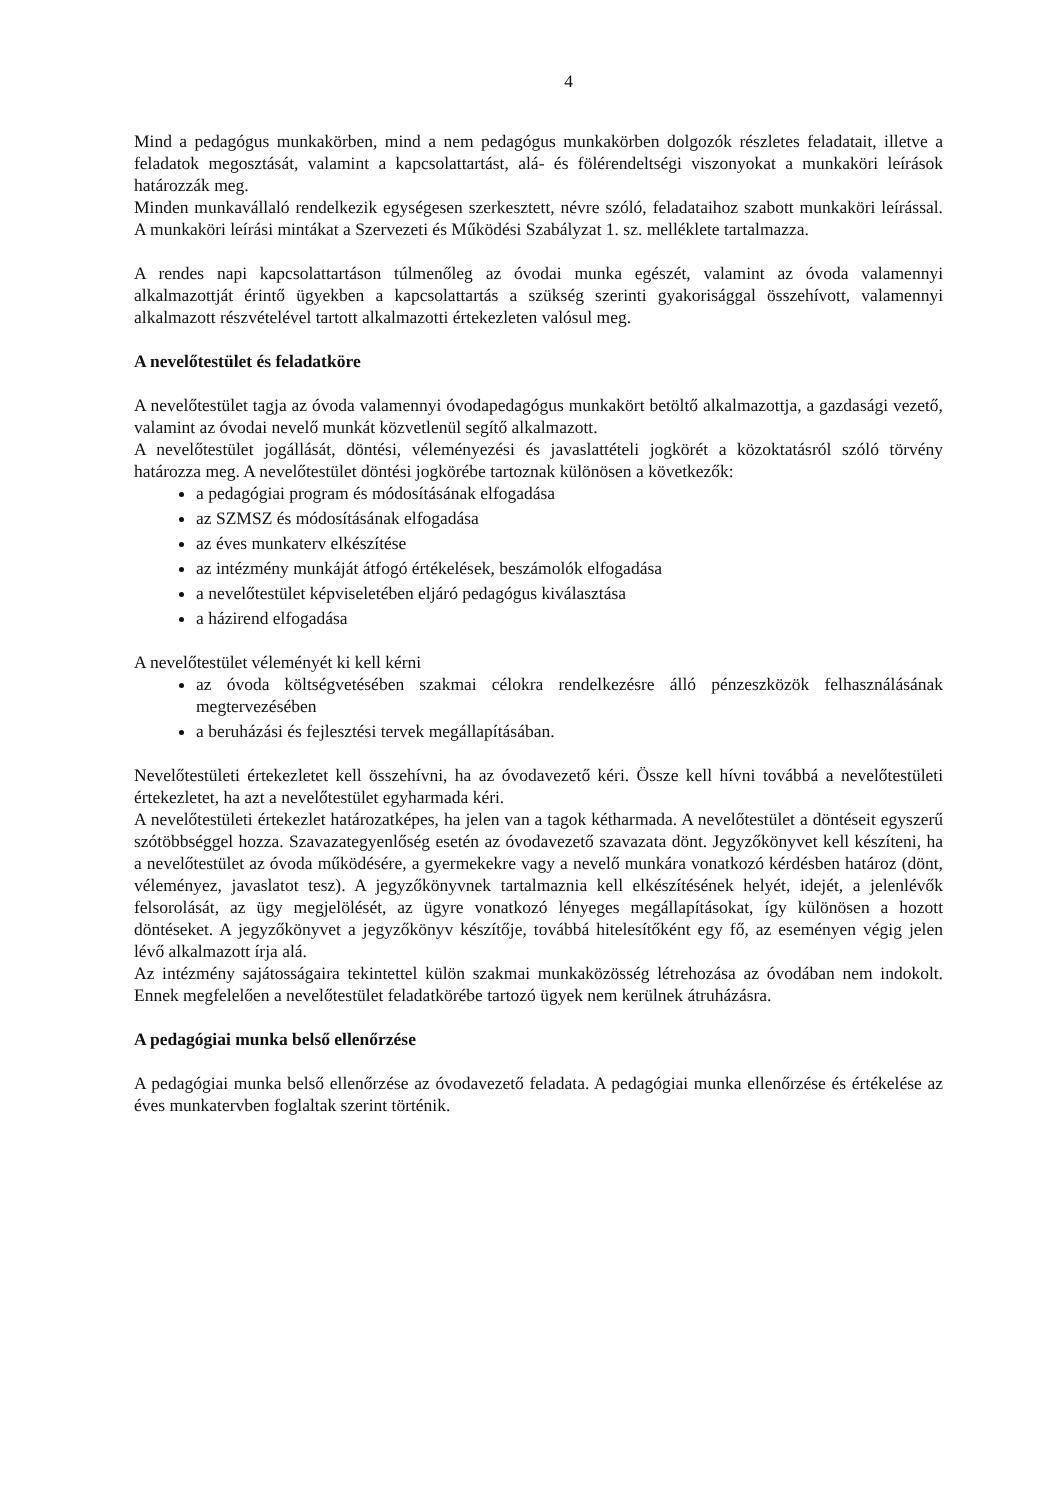4
Mind a pedagógus munkakörben, mind a nem pedagógus munkakörben dolgozók részletes feladatait, illetve a feladatok megosztását, valamint a kapcsolattartást, alá- és fölérendeltségi viszonyokat a munkaköri leírások határozzák meg.
Minden munkavállaló rendelkezik egységesen szerkesztett, névre szóló, feladataihoz szabott munkaköri leírással. A munkaköri leírási mintákat a Szervezeti és Működési Szabályzat 1. sz. melléklete tartalmazza.
A rendes napi kapcsolattartáson túlmenőleg az óvodai munka egészét, valamint az óvoda valamennyi alkalmazottját érintő ügyekben a kapcsolattartás a szükség szerinti gyakorisággal összehívott, valamennyi alkalmazott részvételével tartott alkalmazotti értekezleten valósul meg.
A nevelőtestület és feladatköre
A nevelőtestület tagja az óvoda valamennyi óvodapedagógus munkakört betöltő alkalmazottja, a gazdasági vezető, valamint az óvodai nevelő munkát közvetlenül segítő alkalmazott.
A nevelőtestület jogállását, döntési, véleményezési és javaslattételi jogkörét a közoktatásról szóló törvény határozza meg. A nevelőtestület döntési jogkörébe tartoznak különösen a következők:
a pedagógiai program és módosításának elfogadása
az SZMSZ és módosításának elfogadása
az éves munkaterv elkészítése
az intézmény munkáját átfogó értékelések, beszámolók elfogadása
a nevelőtestület képviseletében eljáró pedagógus kiválasztása
a házirend elfogadása
A nevelőtestület véleményét ki kell kérni
az óvoda költségvetésében szakmai célokra rendelkezésre álló pénzeszközök felhasználásának megtervezésében
a beruházási és fejlesztési tervek megállapításában.
Nevelőtestületi értekezletet kell összehívni, ha az óvodavezető kéri. Össze kell hívni továbbá a nevelőtestületi értekezletet, ha azt a nevelőtestület egyharmada kéri.
A nevelőtestületi értekezlet határozatképes, ha jelen van a tagok kétharmada. A nevelőtestület a döntéseit egyszerű szótöbbséggel hozza. Szavazategyenlőség esetén az óvodavezető szavazata dönt. Jegyzőkönyvet kell készíteni, ha a nevelőtestület az óvoda működésére, a gyermekekre vagy a nevelő munkára vonatkozó kérdésben határoz (dönt, véleményez, javaslatot tesz). A jegyzőkönyvnek tartalmaznia kell elkészítésének helyét, idejét, a jelenlévők felsorolását, az ügy megjelölését, az ügyre vonatkozó lényeges megállapításokat, így különösen a hozott döntéseket. A jegyzőkönyvet a jegyzőkönyv készítője, továbbá hitelesítőként egy fő, az eseményen végig jelen lévő alkalmazott írja alá.
Az intézmény sajátosságaira tekintettel külön szakmai munkaközösség létrehozása az óvodában nem indokolt. Ennek megfelelően a nevelőtestület feladatkörébe tartozó ügyek nem kerülnek átruházásra.
A pedagógiai munka belső ellenőrzése
A pedagógiai munka belső ellenőrzése az óvodavezető feladata. A pedagógiai munka ellenőrzése és értékelése az éves munkatervben foglaltak szerint történik.